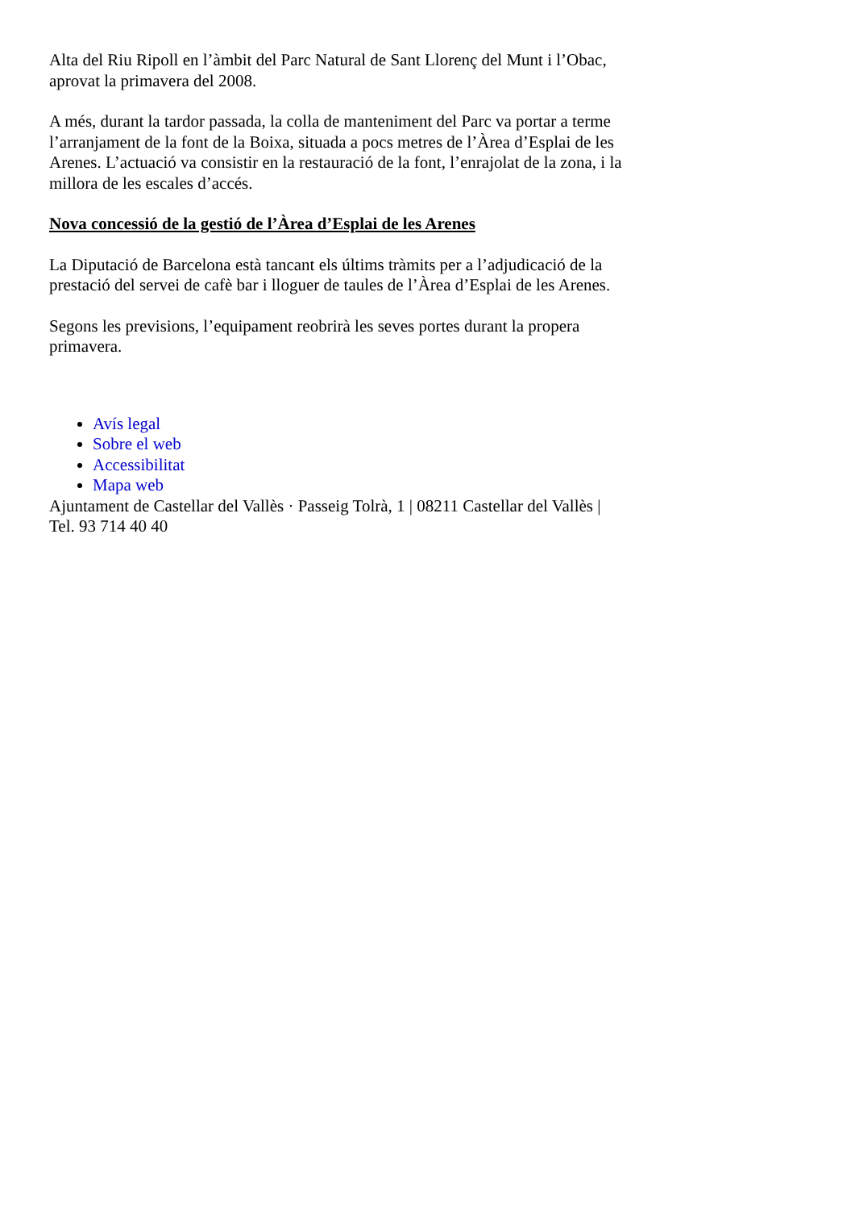Alta del Riu Ripoll en l’àmbit del Parc Natural de Sant Llorenç del Munt i l’Obac, aprovat la primavera del 2008.
A més, durant la tardor passada, la colla de manteniment del Parc va portar a terme l’arranjament de la font de la Boixa, situada a pocs metres de l’Àrea d’Esplai de les Arenes. L’actuació va consistir en la restauració de la font, l’enrajolat de la zona, i la millora de les escales d’accés.
Nova concessió de la gestió de l’Àrea d’Esplai de les Arenes
La Diputació de Barcelona està tancant els últims tràmits per a l’adjudicació de la prestació del servei de cafè bar i lloguer de taules de l’Àrea d’Esplai de les Arenes.
Segons les previsions, l’equipament reobrirà les seves portes durant la propera primavera.
Avís legal
Sobre el web
Accessibilitat
Mapa web
Ajuntament de Castellar del Vallès · Passeig Tolrà, 1 | 08211 Castellar del Vallès | Tel. 93 714 40 40